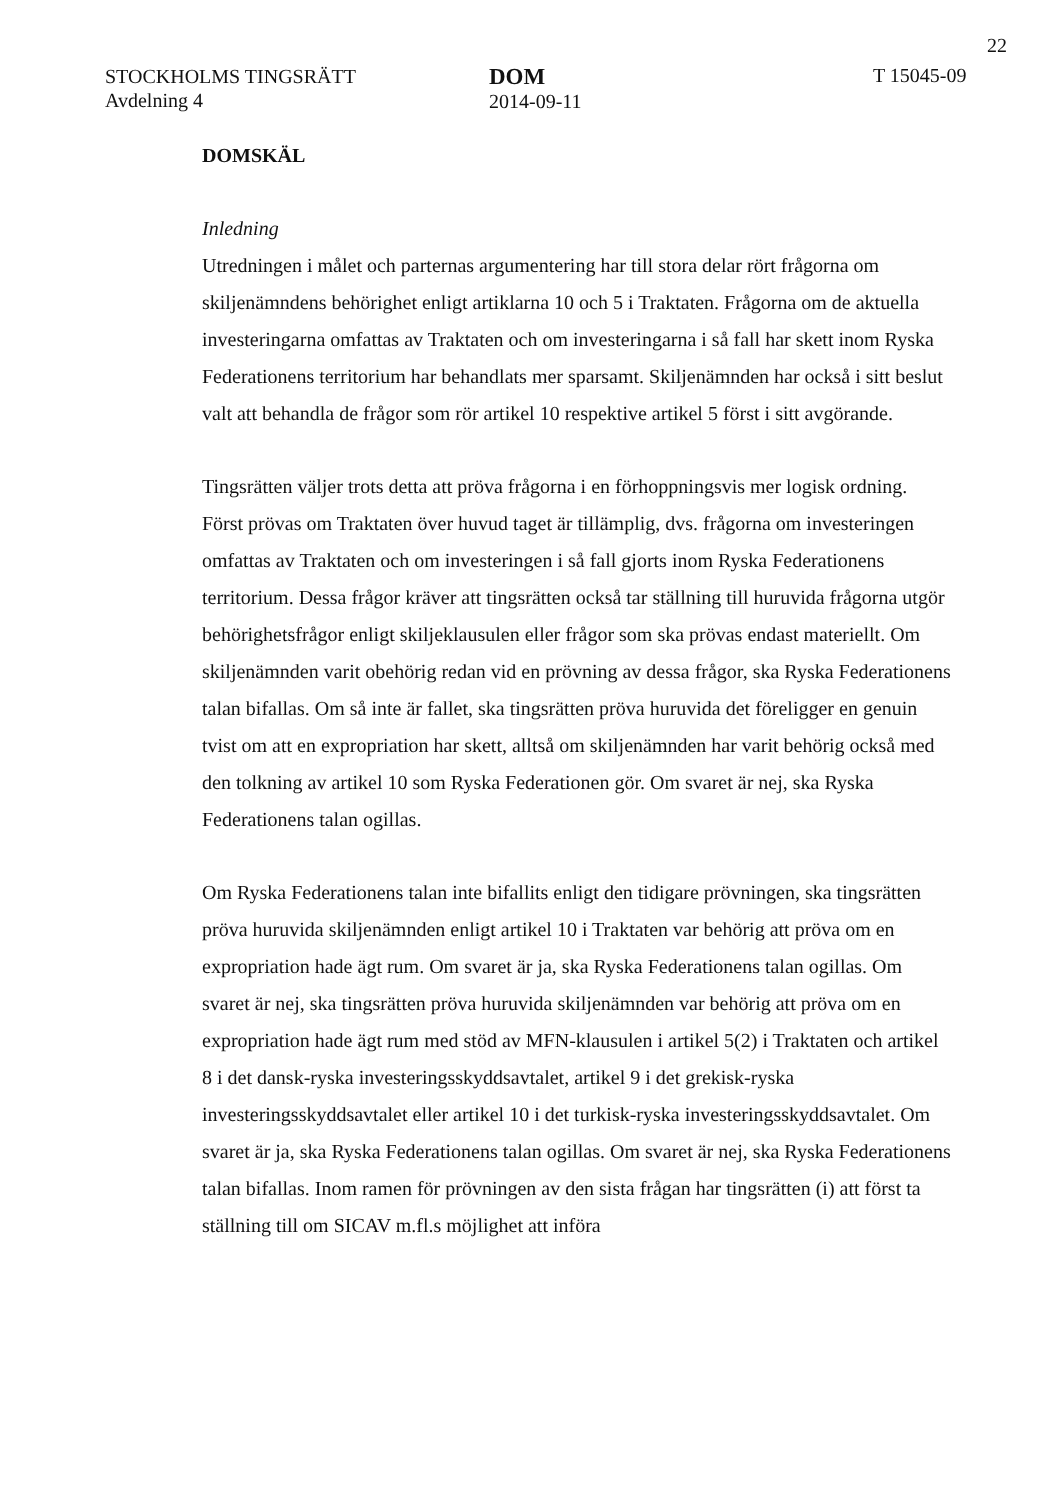22
STOCKHOLMS TINGSRÄTT
Avdelning 4
DOM
2014-09-11
T 15045-09
DOMSKÄL
Inledning
Utredningen i målet och parternas argumentering har till stora delar rört frågorna om skiljenämndens behörighet enligt artiklarna 10 och 5 i Traktaten. Frågorna om de aktuella investeringarna omfattas av Traktaten och om investeringarna i så fall har skett inom Ryska Federationens territorium har behandlats mer sparsamt. Skiljenämnden har också i sitt beslut valt att behandla de frågor som rör artikel 10 respektive artikel 5 först i sitt avgörande.
Tingsrätten väljer trots detta att pröva frågorna i en förhoppningsvis mer logisk ordning. Först prövas om Traktaten över huvud taget är tillämplig, dvs. frågorna om investeringen omfattas av Traktaten och om investeringen i så fall gjorts inom Ryska Federationens territorium. Dessa frågor kräver att tingsrätten också tar ställning till huruvida frågorna utgör behörighetsfrågor enligt skiljeklausulen eller frågor som ska prövas endast materiellt. Om skiljenämnden varit obehörig redan vid en prövning av dessa frågor, ska Ryska Federationens talan bifallas. Om så inte är fallet, ska tingsrätten pröva huruvida det föreligger en genuin tvist om att en expropriation har skett, alltså om skiljenämnden har varit behörig också med den tolkning av artikel 10 som Ryska Federationen gör. Om svaret är nej, ska Ryska Federationens talan ogillas.
Om Ryska Federationens talan inte bifallits enligt den tidigare prövningen, ska tingsrätten pröva huruvida skiljenämnden enligt artikel 10 i Traktaten var behörig att pröva om en expropriation hade ägt rum. Om svaret är ja, ska Ryska Federationens talan ogillas. Om svaret är nej, ska tingsrätten pröva huruvida skiljenämnden var behörig att pröva om en expropriation hade ägt rum med stöd av MFN-klausulen i artikel 5(2) i Traktaten och artikel 8 i det dansk-ryska investeringsskyddsavtalet, artikel 9 i det grekisk-ryska investeringsskyddsavtalet eller artikel 10 i det turkisk-ryska investeringsskyddsavtalet. Om svaret är ja, ska Ryska Federationens talan ogillas. Om svaret är nej, ska Ryska Federationens talan bifallas. Inom ramen för prövningen av den sista frågan har tingsrätten (i) att först ta ställning till om SICAV m.fl.s möjlighet att införa